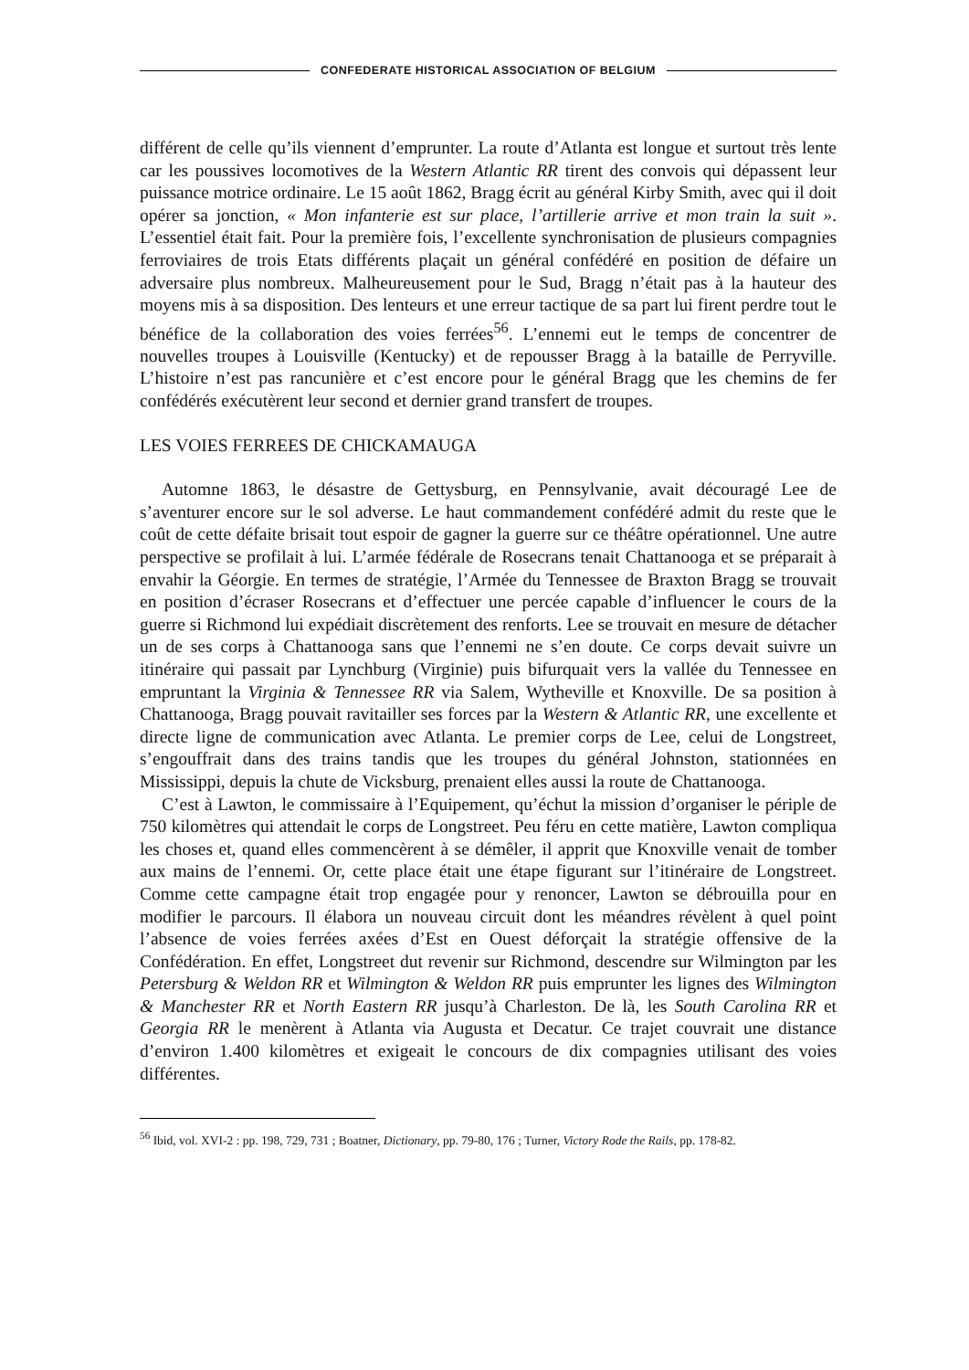CONFEDERATE HISTORICAL ASSOCIATION OF BELGIUM
différent de celle qu’ils viennent d’emprunter. La route d’Atlanta est longue et surtout très lente car les poussives locomotives de la Western Atlantic RR tirent des convois qui dépassent leur puissance motrice ordinaire. Le 15 août 1862, Bragg écrit au général Kirby Smith, avec qui il doit opérer sa jonction, « Mon infanterie est sur place, l’artillerie arrive et mon train la suit ». L’essentiel était fait. Pour la première fois, l’excellente synchronisation de plusieurs compagnies ferroviaires de trois Etats différents plaçait un général confédéré en position de défaire un adversaire plus nombreux. Malheureusement pour le Sud, Bragg n’était pas à la hauteur des moyens mis à sa disposition. Des lenteurs et une erreur tactique de sa part lui firent perdre tout le bénéfice de la collaboration des voies ferrées<sup>56</sup>. L’ennemi eut le temps de concentrer de nouvelles troupes à Louisville (Kentucky) et de repousser Bragg à la bataille de Perryville. L’histoire n’est pas rancunière et c’est encore pour le général Bragg que les chemins de fer confédérés exécutèrent leur second et dernier grand transfert de troupes.
LES VOIES FERREES DE CHICKAMAUGA
Automne 1863, le désastre de Gettysburg, en Pennsylvanie, avait découragé Lee de s’aventurer encore sur le sol adverse. Le haut commandement confédéré admit du reste que le coût de cette défaite brisait tout espoir de gagner la guerre sur ce théâtre opérationnel. Une autre perspective se profilait à lui. L’armée fédérale de Rosecrans tenait Chattanooga et se préparait à envahir la Géorgie. En termes de stratégie, l’Armée du Tennessee de Braxton Bragg se trouvait en position d’écraser Rosecrans et d’effectuer une percée capable d’influencer le cours de la guerre si Richmond lui expédiait discrètement des renforts. Lee se trouvait en mesure de détacher un de ses corps à Chattanooga sans que l’ennemi ne s’en doute. Ce corps devait suivre un itinéraire qui passait par Lynchburg (Virginie) puis bifurquait vers la vallée du Tennessee en empruntant la Virginia & Tennessee RR via Salem, Wytheville et Knoxville. De sa position à Chattanooga, Bragg pouvait ravitailler ses forces par la Western & Atlantic RR, une excellente et directe ligne de communication avec Atlanta. Le premier corps de Lee, celui de Longstreet, s’engouffrait dans des trains tandis que les troupes du général Johnston, stationnées en Mississippi, depuis la chute de Vicksburg, prenaient elles aussi la route de Chattanooga.
C’est à Lawton, le commissaire à l’Equipement, qu’échut la mission d’organiser le périple de 750 kilomètres qui attendait le corps de Longstreet. Peu féru en cette matière, Lawton compliqua les choses et, quand elles commencèrent à se démêler, il apprit que Knoxville venait de tomber aux mains de l’ennemi. Or, cette place était une étape figurant sur l’itinéraire de Longstreet. Comme cette campagne était trop engagée pour y renoncer, Lawton se débrouilla pour en modifier le parcours. Il élabora un nouveau circuit dont les méandres révèlent à quel point l’absence de voies ferrées axées d’Est en Ouest déforçait la stratégie offensive de la Confédération. En effet, Longstreet dut revenir sur Richmond, descendre sur Wilmington par les Petersburg & Weldon RR et Wilmington & Weldon RR puis emprunter les lignes des Wilmington & Manchester RR et North Eastern RR jusqu’à Charleston. De là, les South Carolina RR et Georgia RR le menèrent à Atlanta via Augusta et Decatur. Ce trajet couvrait une distance d’environ 1.400 kilomètres et exigeait le concours de dix compagnies utilisant des voies différentes.
<sup>56</sup> Ibid, vol. XVI-2 : pp. 198, 729, 731 ; Boatner, Dictionary, pp. 79-80, 176 ; Turner, Victory Rode the Rails, pp. 178-82.